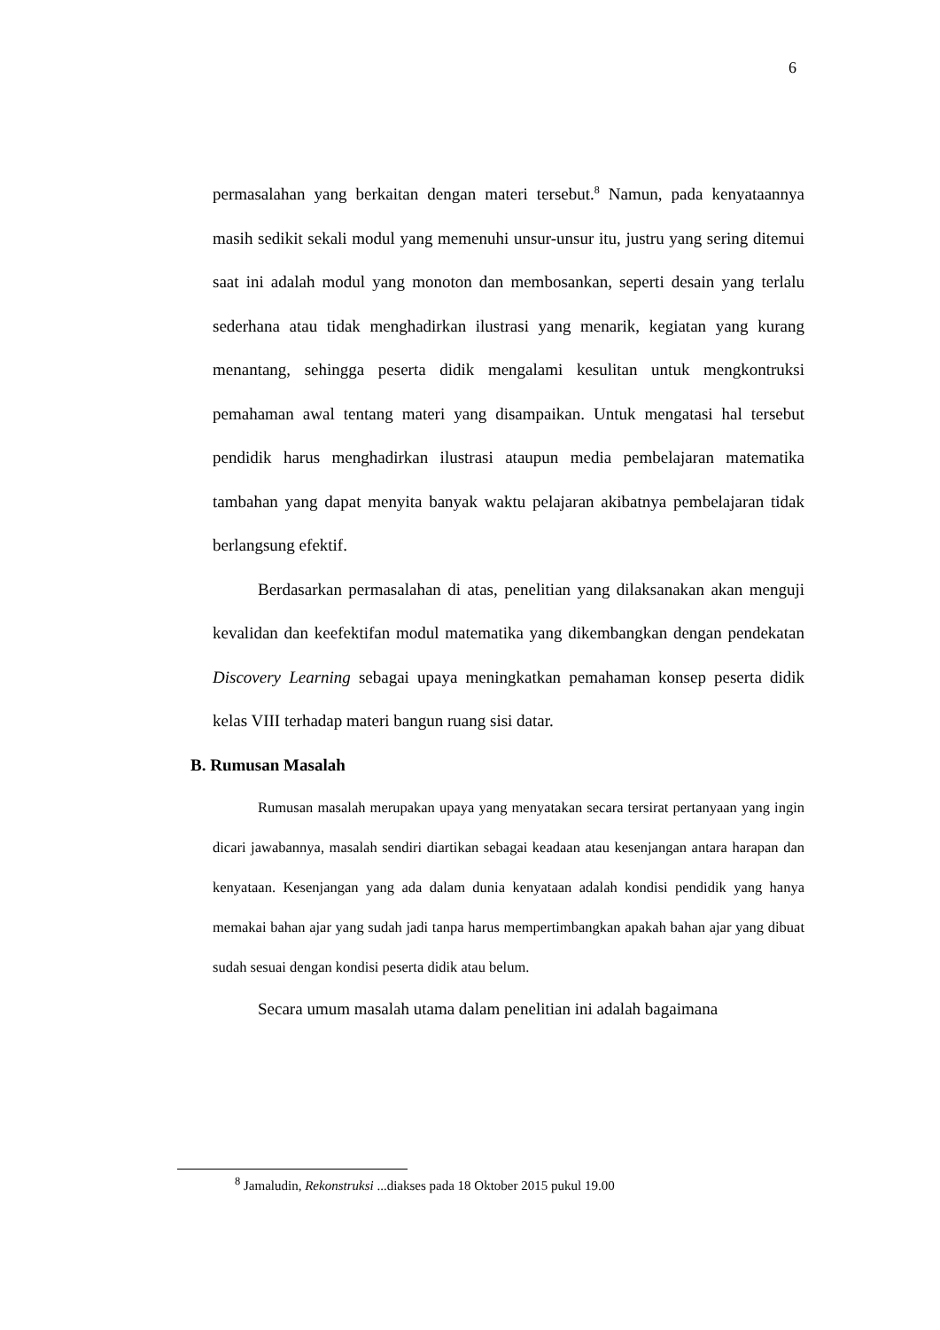6
permasalahan yang berkaitan dengan materi tersebut.<sup>8</sup> Namun, pada kenyataannya masih sedikit sekali modul yang memenuhi unsur-unsur itu, justru yang sering ditemui saat ini adalah modul yang monoton dan membosankan, seperti desain yang terlalu sederhana atau tidak menghadirkan ilustrasi yang menarik, kegiatan yang kurang menantang, sehingga peserta didik mengalami kesulitan untuk mengkontruksi pemahaman awal tentang materi yang disampaikan. Untuk mengatasi hal tersebut pendidik harus menghadirkan ilustrasi ataupun media pembelajaran matematika tambahan yang dapat menyita banyak waktu pelajaran akibatnya pembelajaran tidak berlangsung efektif.
Berdasarkan permasalahan di atas, penelitian yang dilaksanakan akan menguji kevalidan dan keefektifan modul matematika yang dikembangkan dengan pendekatan Discovery Learning sebagai upaya meningkatkan pemahaman konsep peserta didik kelas VIII terhadap materi bangun ruang sisi datar.
B. Rumusan Masalah
Rumusan masalah merupakan upaya yang menyatakan secara tersirat pertanyaan yang ingin dicari jawabannya, masalah sendiri diartikan sebagai keadaan atau kesenjangan antara harapan dan kenyataan. Kesenjangan yang ada dalam dunia kenyataan adalah kondisi pendidik yang hanya memakai bahan ajar yang sudah jadi tanpa harus mempertimbangkan apakah bahan ajar yang dibuat sudah sesuai dengan kondisi peserta didik atau belum.
Secara umum masalah utama dalam penelitian ini adalah bagaimana
<sup>8</sup> Jamaludin, Rekonstruksi ...diakses pada 18 Oktober 2015 pukul 19.00